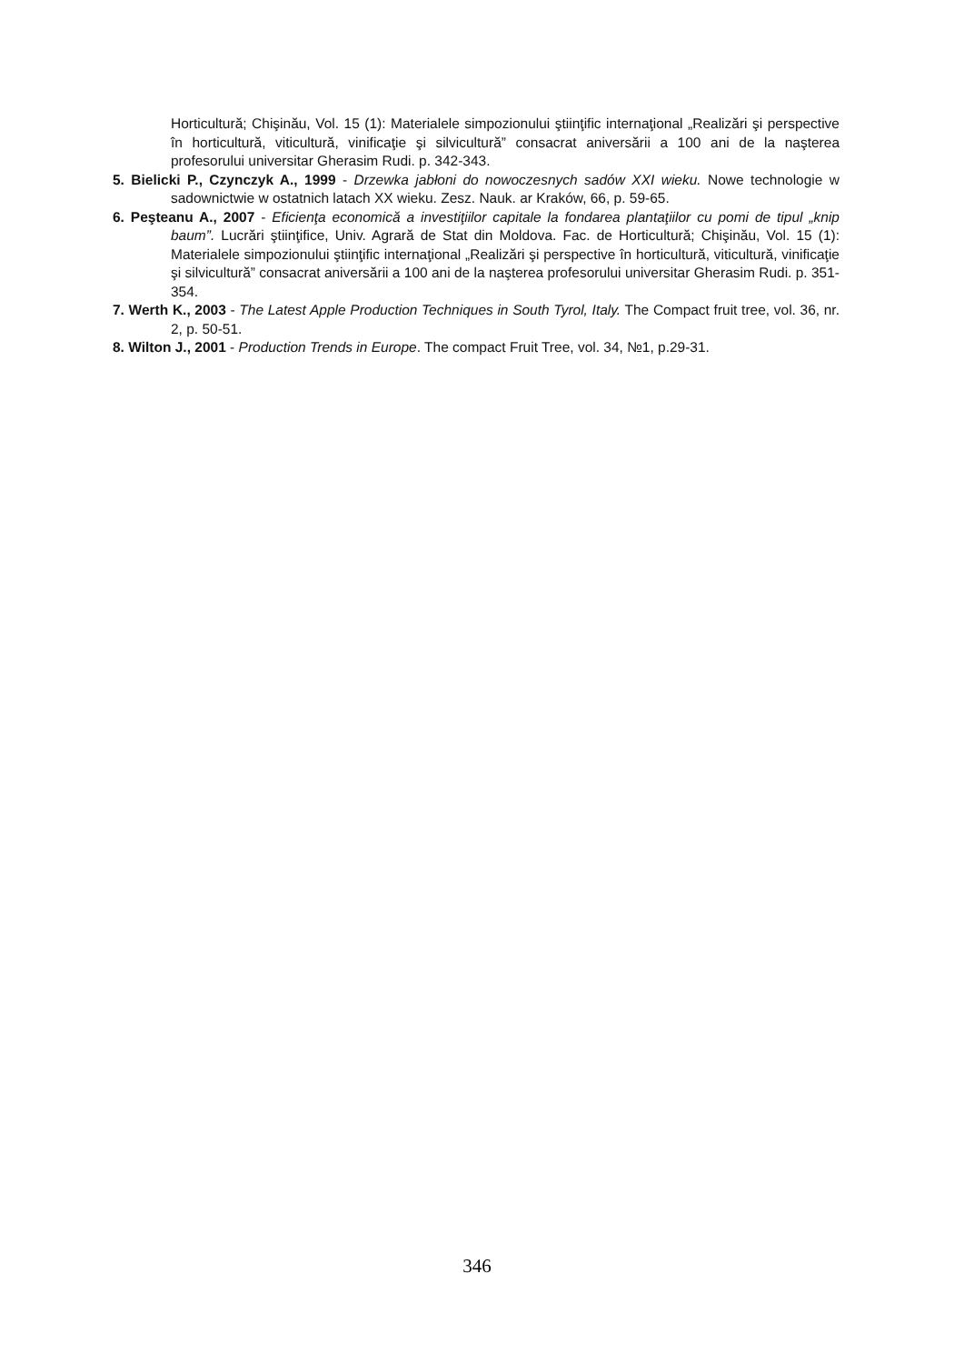Horticultură; Chişinău, Vol. 15 (1): Materialele simpozionului ştiinţific internaţional „Realizări şi perspective în horticultură, viticultură, vinificaţie şi silvicultură” consacrat aniversării a 100 ani de la naşterea profesorului universitar Gherasim Rudi. p. 342-343.
5. Bielicki P., Czynczyk A., 1999 - Drzewka jabłoni do nowoczesnych sadów XXI wieku. Nowe technologie w sadownictwie w ostatnich latach XX wieku. Zesz. Nauk. ar Kraków, 66, p. 59-65.
6. Peşteanu A., 2007 - Eficienţa economică a investiţiilor capitale la fondarea plantaţiilor cu pomi de tipul „knip baum”. Lucrări ştiinţifice, Univ. Agrară de Stat din Moldova. Fac. de Horticultură; Chişinău, Vol. 15 (1): Materialele simpozionului ştiinţific internaţional „Realizări şi perspective în horticultură, viticultură, vinificaţie şi silvicultură” consacrat aniversării a 100 ani de la naşterea profesorului universitar Gherasim Rudi. p. 351-354.
7. Werth K., 2003 - The Latest Apple Production Techniques in South Tyrol, Italy. The Compact fruit tree, vol. 36, nr. 2, p. 50-51.
8. Wilton J., 2001 - Production Trends in Europe. The compact Fruit Tree, vol. 34, №1, p.29-31.
346